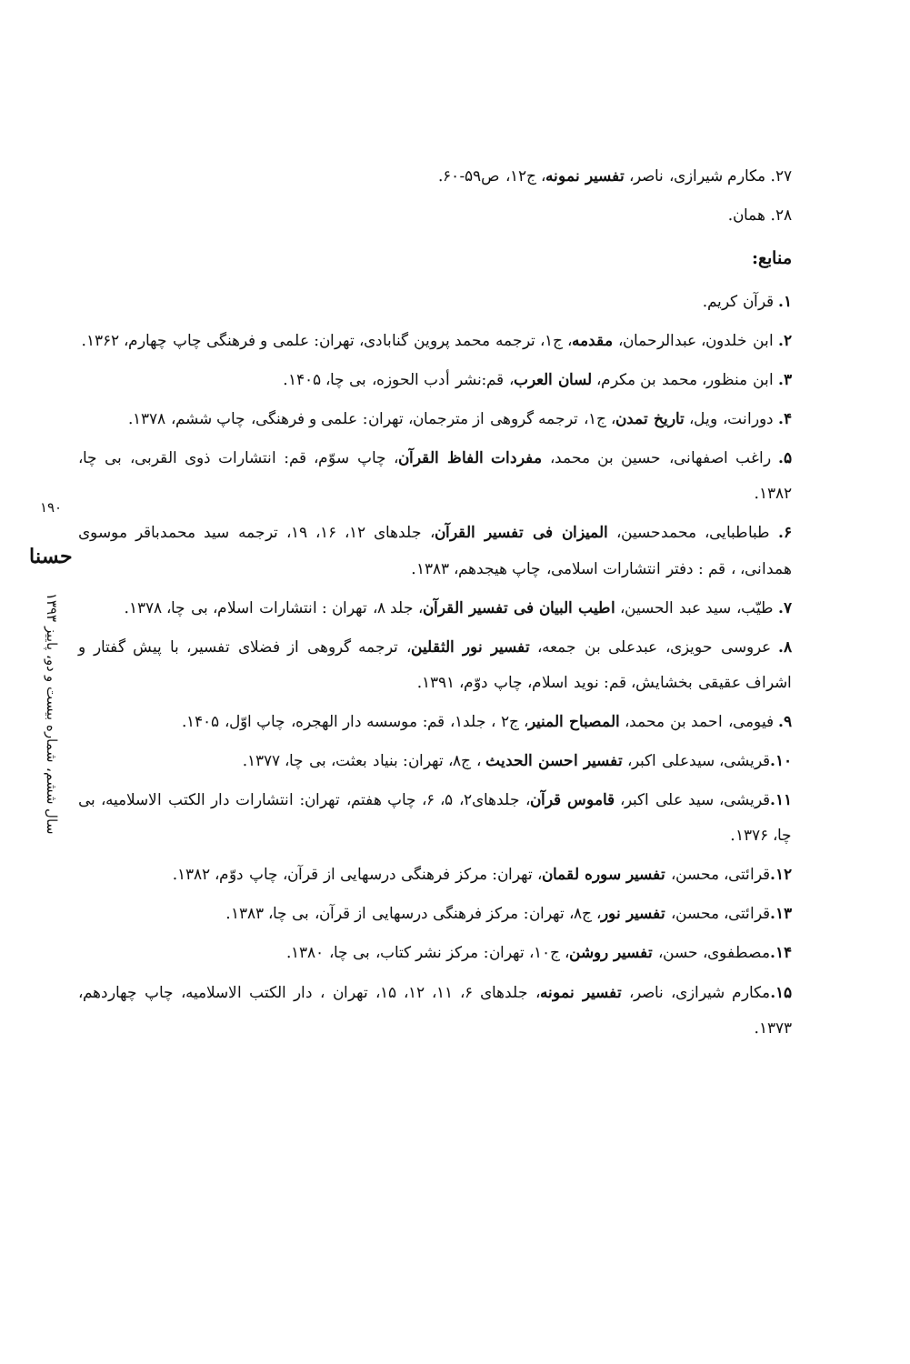۲۷. مکارم شیرازی، ناصر، تفسیر نمونه، ج۱۲، ص۵۹-۶۰.
۲۸. همان.
منابع:
۱. قرآن کریم.
۲. ابن خلدون، عبدالرحمان، مقدمه، ج۱، ترجمه محمد پروین گنابادی، تهران: علمی و فرهنگی چاپ چهارم، ۱۳۶۲.
۳. ابن منظور، محمد بن مکرم، لسان العرب، قم:نشر أدب الحوزه، بی چا، ۱۴۰۵.
۴. دورانت، ویل، تاریخ تمدن، ج۱، ترجمه گروهی از مترجمان، تهران: علمی و فرهنگی، چاپ ششم، ۱۳۷۸.
۵. راغب اصفهانی، حسین بن محمد، مفردات الفاظ القرآن، چاپ سوّم، قم: انتشارات ذوی القربی، بی چا، ۱۳۸۲.
۶. طباطبایی، محمدحسین، المیزان فی تفسیر القرآن، جلدهای ۱۲، ۱۶، ۱۹، ترجمه سید محمدباقر موسوی همدانی، ، قم : دفتر انتشارات اسلامی، چاپ هیجدهم، ۱۳۸۳.
۷. طیّب، سید عبد الحسین، اطیب البیان فی تفسیر القرآن، جلد ۸، تهران : انتشارات اسلام، بی چا، ۱۳۷۸.
۸. عروسی حویزی، عبدعلی بن جمعه، تفسیر نور الثقلین، ترجمه گروهی از فضلای تفسیر، با پیش گفتار و اشراف عقیقی بخشایش، قم: نوید اسلام، چاپ دوّم، ۱۳۹۱.
۹. فیومی، احمد بن محمد، المصباح المنیر، ج۲ ، جلد۱، قم: موسسه دار الهجره، چاپ اوّل، ۱۴۰۵.
۱۰. قریشی، سیدعلی اکبر، تفسیر احسن الحدیث ، ج۸، تهران: بنیاد بعثت، بی چا، ۱۳۷۷.
۱۱. قریشی، سید علی اکبر، قاموس قرآن، جلدهای۲، ۵، ۶، چاپ هفتم، تهران: انتشارات دار الکتب الاسلامیه، بی چا، ۱۳۷۶.
۱۲. قرائتی، محسن، تفسیر سوره لقمان، تهران: مرکز فرهنگی درسهایی از قرآن، چاپ دوّم، ۱۳۸۲.
۱۳. قرائتی، محسن، تفسیر نور، ج۸، تهران: مرکز فرهنگی درسهایی از قرآن، بی چا، ۱۳۸۳.
۱۴. مصطفوی، حسن، تفسیر روشن، ج۱۰، تهران: مرکز نشر کتاب، بی چا، ۱۳۸۰.
۱۵. مکارم شیرازی، ناصر، تفسیر نمونه، جلدهای ۶، ۱۱، ۱۲، ۱۵، تهران ، دار الکتب الاسلامیه، چاپ چهاردهم، ۱۳۷۳.
۱۹۰
حسنا
سال ششم، شماره بیست و دو، پاییز ۱۳۹۳